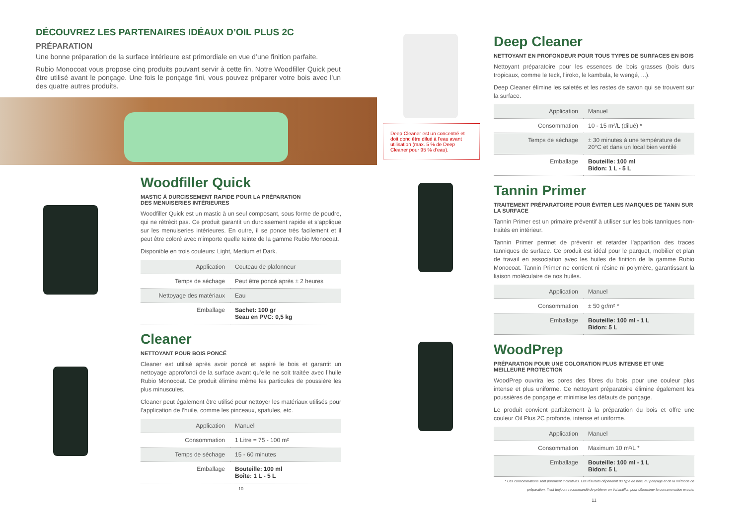DÉCOUVREZ LES PARTENAIRES IDÉAUX D’OIL PLUS 2C
PRÉPARATION
Une bonne préparation de la surface intérieure est primordiale en vue d’une finition parfaite.
Rubio Monocoat vous propose cinq produits pouvant servir à cette fin. Notre Woodfiller Quick peut être utilisé avant le ponçage. Une fois le ponçage fini, vous pouvez préparer votre bois avec l’un des quatre autres produits.
Woodfiller Quick
MASTIC À DURCISSEMENT RAPIDE POUR LA PRÉPARATION
DES MENUISERIES INTÉRIEURES
Woodfiller Quick est un mastic à un seul composant, sous forme de poudre, qui ne rétrécit pas. Ce produit garantit un durcissement rapide et s’applique sur les menuiseries intérieures. En outre, il se ponce très facilement et il peut être coloré avec n’importe quelle teinte de la gamme Rubio Monocoat.
Disponible en trois couleurs: Light, Medium et Dark.
| Application | Couteau de plafonneur |
| Temps de séchage | Peut être poncé après ± 2 heures |
| Nettoyage des matériaux | Eau |
| Emballage | Sachet: 100 gr Seau en PVC: 0,5 kg |
Cleaner
NETTOYANT POUR BOIS PONCÉ
Cleaner est utilisé après avoir poncé et aspiré le bois et garantit un nettoyage approfondi de la surface avant qu’elle ne soit traitée avec l’huile Rubio Monocoat. Ce produit élimine même les particules de poussière les plus minuscules.
Cleaner peut également être utilisé pour nettoyer les matériaux utilisés pour l’application de l’huile, comme les pinceaux, spatules, etc.
| Application | Manuel |
| Consommation | 1 Litre = 75 - 100 m² |
| Temps de séchage | 15 - 60 minutes |
| Emballage | Bouteille: 100 ml Boîte: 1 L - 5 L |
10
Deep Cleaner est un concentré et doit donc être dilué à l’eau avant utilisation (max. 5 % de Deep Cleaner pour 95 % d’eau).
Deep Cleaner
NETTOYANT EN PROFONDEUR POUR TOUS TYPES DE SURFACES EN BOIS
Nettoyant préparatoire pour les essences de bois grasses (bois durs tropicaux, comme le teck, l’iroko, le kambala, le wengé, ...).
Deep Cleaner élimine les saletés et les restes de savon qui se trouvent sur la surface.
| Application | Manuel |
| Consommation | 10 - 15 m²/L (dilué) * |
| Temps de séchage | ± 30 minutes à une température de 20°C et dans un local bien ventilé |
| Emballage | Bouteille: 100 ml Bidon: 1 L - 5 L |
Tannin Primer
TRAITEMENT PRÉPARATOIRE POUR ÉVITER LES MARQUES DE TANIN SUR LA SURFACE
Tannin Primer est un primaire préventif à utiliser sur les bois tanniques non-traités en intérieur.
Tannin Primer permet de prévenir et retarder l’apparition des traces tanniques de surface. Ce produit est idéal pour le parquet, mobilier et plan de travail en association avec les huiles de finition de la gamme Rubio Monocoat. Tannin Primer ne contient ni résine ni polymère, garantissant la liaison moléculaire de nos huiles.
| Application | Manuel |
| Consommation | ± 50 gr/m² * |
| Emballage | Bouteille: 100 ml - 1 L Bidon: 5 L |
WoodPrep
PRÉPARATION POUR UNE COLORATION PLUS INTENSE ET UNE MEILLEURE PROTECTION
WoodPrep ouvrira les pores des fibres du bois, pour une couleur plus intense et plus uniforme. Ce nettoyant préparatoire élimine également les poussières de ponçage et minimise les défauts de ponçage.
Le produit convient parfaitement à la préparation du bois et offre une couleur Oil Plus 2C profonde, intense et uniforme.
| Application | Manuel |
| Consommation | Maximum 10 m²/L * |
| Emballage | Bouteille: 100 ml - 1 L Bidon: 5 L |
* Ces consommations sont purement indicatives. Les résultats dépendent du type de bois, du ponçage et de la méthode de préparation. Il est toujours recommandé de prélever un échantillon pour déterminer la consommation exacte.
11